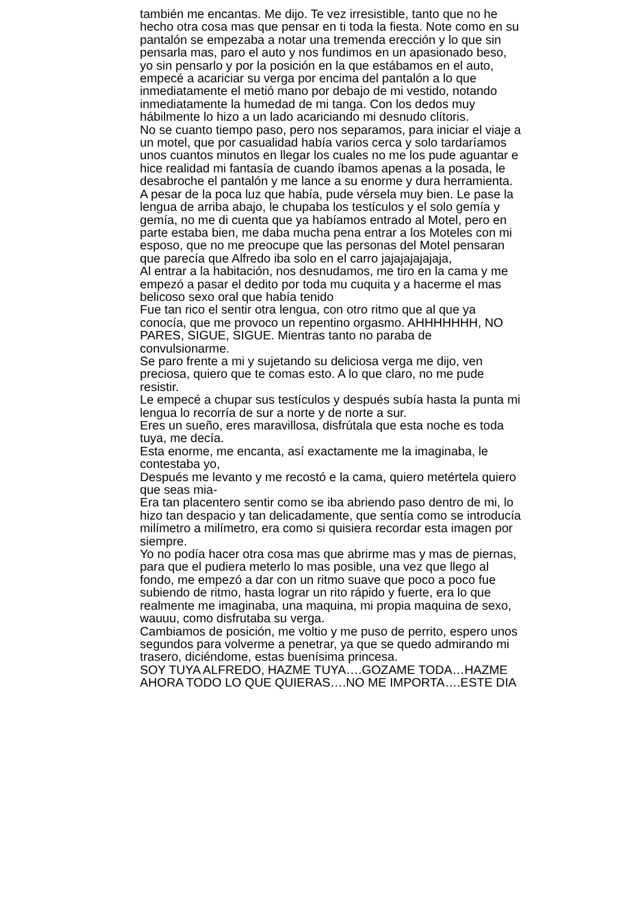también me encantas. Me dijo. Te vez irresistible, tanto que no he
hecho otra cosa mas que pensar en ti toda la fiesta. Note como en su
pantalón se empezaba a notar una tremenda erección y lo que sin
pensarla mas, paro el auto y nos fundimos en un apasionado beso,
yo sin pensarlo y por la posición en la que estábamos en el auto,
empecé a acariciar su verga por encima del pantalón a lo que
inmediatamente el metió mano por debajo de mi vestido, notando
inmediatamente la humedad de mi tanga. Con los dedos muy
hábilmente lo hizo a un lado acariciando mi desnudo clítoris.
No se cuanto tiempo paso, pero nos separamos, para iniciar el viaje a
un motel, que por casualidad había varios cerca y solo tardaríamos
unos cuantos minutos en llegar los cuales no me los pude aguantar e
hice realidad mi fantasía de cuando íbamos apenas a la posada, le
desabroche el pantalón y me lance a su enorme y dura herramienta.
A pesar de la poca luz que había, pude vérsela muy bien. Le pase la
lengua de arriba abajo, le chupaba los testículos y el solo gemía y
gemía, no me di cuenta que ya habíamos entrado al Motel, pero en
parte estaba bien, me daba mucha pena entrar a los Moteles con mi
esposo, que no me preocupe que las personas del Motel pensaran
que parecía que Alfredo iba solo en el carro jajajajajajaja,
Al entrar a la habitación, nos desnudamos, me tiro en la cama y me
empezó a pasar el dedito por toda mu cuquita y a hacerme el mas
belicoso sexo oral que había tenido
Fue tan rico el sentir otra lengua, con otro ritmo que al que ya
conocía, que me provoco un repentino orgasmo. AHHHHHHH, NO
PARES, SIGUE, SIGUE. Mientras tanto no paraba de
convulsionarme.
Se paro frente a mi y sujetando su deliciosa verga me dijo, ven
preciosa, quiero que te comas esto. A lo que claro, no me pude
resistir.
Le empecé a chupar sus testículos y después subía hasta la punta mi
lengua lo recorría de sur a norte y de norte a sur.
Eres un sueño, eres maravillosa, disfrútala que esta noche es toda
tuya, me decía.
Esta enorme, me encanta, así exactamente me la imaginaba, le
contestaba yo,
Después me levanto y me recostó e la cama, quiero metértela quiero
que seas mia-
Era tan placentero sentir como se iba abriendo paso dentro de mi, lo
hizo tan despacio y tan delicadamente, que sentía como se introducía
milímetro a milímetro, era como si quisiera recordar esta imagen por
siempre.
Yo no podía hacer otra cosa mas que abrirme mas y mas de piernas,
para que el pudiera meterlo lo mas posible, una vez que llego al
fondo, me empezó a dar con un ritmo suave que poco a poco fue
subiendo de ritmo, hasta lograr un rito rápido y fuerte, era lo que
realmente me imaginaba, una maquina, mi propia maquina de sexo,
wauuu, como disfrutaba su verga.
Cambiamos de posición, me voltio y me puso de perrito, espero unos
segundos para volverme a penetrar, ya que se quedo admirando mi
trasero, diciéndome, estas buenísima princesa.
SOY TUYA ALFREDO, HAZME TUYA….GOZAME TODA…HAZME
AHORA TODO LO QUE QUIERAS….NO ME IMPORTA….ESTE DIA